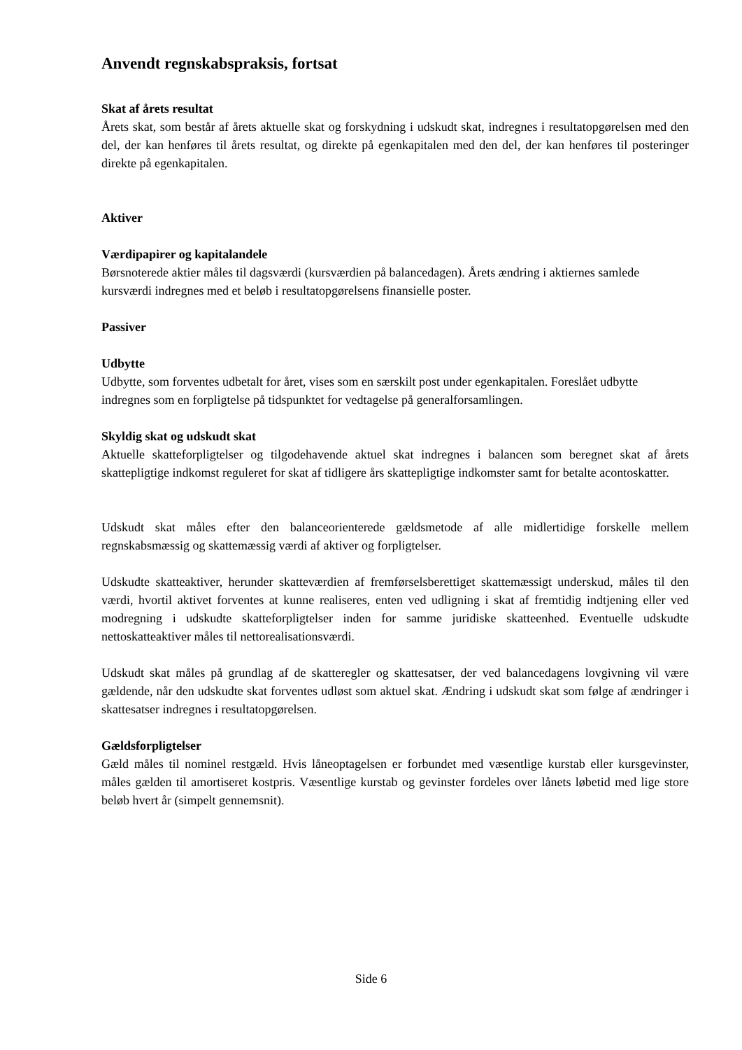Anvendt regnskabspraksis, fortsat
Skat af årets resultat
Årets skat, som består af årets aktuelle skat og forskydning i udskudt skat, indregnes i resultatopgørelsen med den del, der kan henføres til årets resultat, og direkte på egenkapitalen med den del, der kan henføres til posteringer direkte på egenkapitalen.
Aktiver
Værdipapirer og kapitalandele
Børsnoterede aktier måles til dagsværdi (kursværdien på balancedagen). Årets ændring i aktiernes samlede kursværdi indregnes med et beløb i resultatopgørelsens finansielle poster.
Passiver
Udbytte
Udbytte, som forventes udbetalt for året, vises som en særskilt post under egenkapitalen. Foreslået udbytte indregnes som en forpligtelse på tidspunktet for vedtagelse på generalforsamlingen.
Skyldig skat og udskudt skat
Aktuelle skatteforpligtelser og tilgodehavende aktuel skat indregnes i balancen som beregnet skat af årets skattepligtige indkomst reguleret for skat af tidligere års skattepligtige indkomster samt for betalte acontoskatter.
Udskudt skat måles efter den balanceorienterede gældsmetode af alle midlertidige forskelle mellem regnskabsmæssig og skattemæssig værdi af aktiver og forpligtelser.
Udskudte skatteaktiver, herunder skatteværdien af fremførselsberettiget skattemæssigt underskud, måles til den værdi, hvortil aktivet forventes at kunne realiseres, enten ved udligning i skat af fremtidig indtjening eller ved modregning i udskudte skatteforpligtelser inden for samme juridiske skatteenhed. Eventuelle udskudte nettoskatteaktiver måles til nettorealisationsværdi.
Udskudt skat måles på grundlag af de skatteregler og skattesatser, der ved balancedagens lovgivning vil være gældende, når den udskudte skat forventes udløst som aktuel skat. Ændring i udskudt skat som følge af ændringer i skattesatser indregnes i resultatopgørelsen.
Gældsforpligtelser
Gæld måles til nominel restgæld. Hvis låneoptagelsen er forbundet med væsentlige kurstab eller kursgevinster, måles gælden til amortiseret kostpris. Væsentlige kurstab og gevinster fordeles over lånets løbetid med lige store beløb hvert år (simpelt gennemsnit).
Side 6